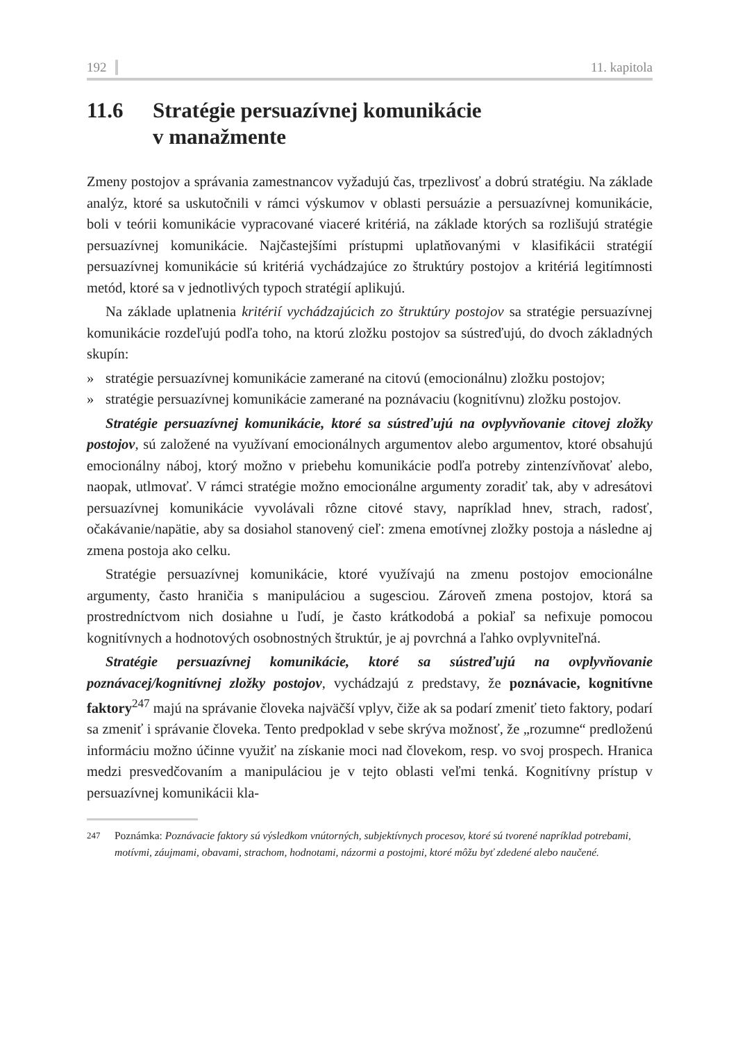192 11. kapitola
11.6 Stratégie persuazívnej komunikácie
v manažmente
Zmeny postojov a správania zamestnancov vyžadujú čas, trpezlivosť a dobrú stratégiu. Na základe analýz, ktoré sa uskutočnili v rámci výskumov v oblasti persuázie a persuazívnej komunikácie, boli v teórii komunikácie vypracované viaceré kritériá, na základe ktorých sa rozlišujú stratégie persuazívnej komunikácie. Najčastejšími prístupmi uplatňovanými v klasifikácii stratégií persuazívnej komunikácie sú kritériá vychádzajúce zo štruktúry postojov a kritériá legitímnosti metód, ktoré sa v jednotlivých typoch stratégií aplikujú.
Na základe uplatnenia kritérií vychádzajúcich zo štruktúry postojov sa stratégie persuazívnej komunikácie rozdeľujú podľa toho, na ktorú zložku postojov sa sústreďujú, do dvoch základných skupín:
» stratégie persuazívnej komunikácie zamerané na citovú (emocionálnu) zložku postojov;
» stratégie persuazívnej komunikácie zamerané na poznávaciu (kognitívnu) zložku postojov.
Stratégie persuazívnej komunikácie, ktoré sa sústreďujú na ovplyvňovanie citovej zložky postojov, sú založené na využívaní emocionálnych argumentov alebo argumentov, ktoré obsahujú emocionálny náboj, ktorý možno v priebehu komunikácie podľa potreby zintenzívňovať alebo, naopak, utlmovať. V rámci stratégie možno emocionálne argumenty zoradiť tak, aby v adresátovi persuazívnej komunikácie vyvolávali rôzne citové stavy, napríklad hnev, strach, radosť, očakávanie/napätie, aby sa dosiahol stanovený cieľ: zmena emotívnej zložky postoja a následne aj zmena postoja ako celku.
Stratégie persuazívnej komunikácie, ktoré využívajú na zmenu postojov emocionálne argumenty, často hraničia s manipuláciou a sugesciou. Zároveň zmena postojov, ktorá sa prostredníctvom nich dosiahne u ľudí, je často krátkodobá a pokiaľ sa nefixuje pomocou kognitívnych a hodnotových osobnostných štruktúr, je aj povrchná a ľahko ovplyvniteľná.
Stratégie persuazívnej komunikácie, ktoré sa sústreďujú na ovplyvňovanie poznávacej/kognitívnej zložky postojov, vychádzajú z predstavy, že poznávacie, kognitívne faktory<sup>247</sup> majú na správanie človeka najväčší vplyv, čiže ak sa podarí zmeniť tieto faktory, podarí sa zmeniť i správanie človeka. Tento predpoklad v sebe skrýva možnosť, že „rozumne“ predloženú informáciu možno účinne využiť na získanie moci nad človekom, resp. vo svoj prospech. Hranica medzi presvedčovaním a manipuláciou je v tejto oblasti veľmi tenká. Kognitívny prístup v persuazívnej komunikácii kla-
<sup>247</sup> Poznámka: Poznávacie faktory sú výsledkom vnútorných, subjektívnych procesov, ktoré sú tvorené napríklad potrebami, motívmi, záujmami, obavami, strachom, hodnotami, názormi a postojmi, ktoré môžu byť zdedené alebo naučené.